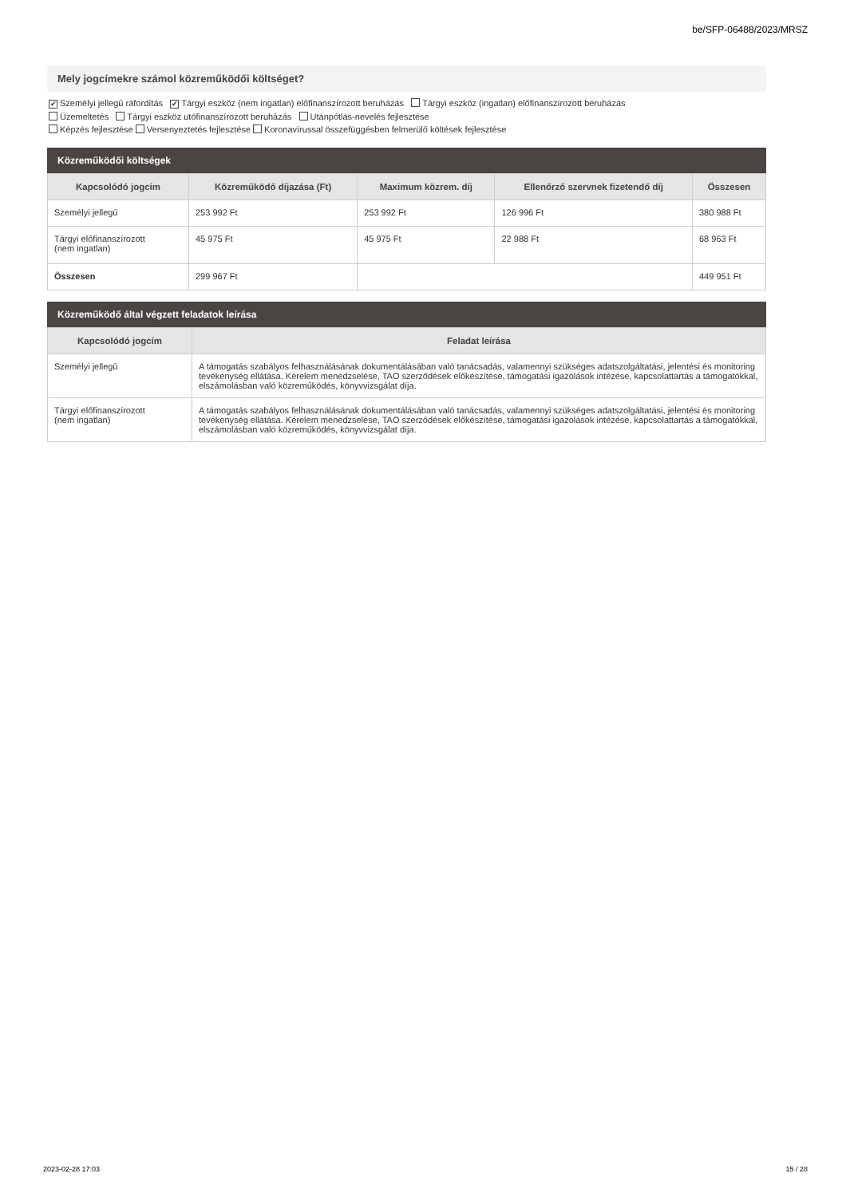be/SFP-06488/2023/MRSZ
Mely jogcímekre számol közreműködői költséget?
✔ Személyi jellegű ráfordítás ✔ Tárgyi eszköz (nem ingatlan) előfinanszírozott beruházás Tárgyi eszköz (ingatlan) előfinanszírozott beruházás
Üzemeltetés Tárgyi eszköz utófinanszírozott beruházás Utánpótlás-nevelés fejlesztése
Képzés fejlesztése Versenyeztetés fejlesztése Koronavírussal összefüggésben felmerülő költések fejlesztése
Közreműködői költségek
| Kapcsolódó jogcím | Közreműködő díjazása (Ft) | Maximum közrem. díj | Ellenőrző szervnek fizetendő díj | Összesen |
| --- | --- | --- | --- | --- |
| Személyi jellegű | 253 992 Ft | 253 992 Ft | 126 996 Ft | 380 988 Ft |
| Tárgyi előfinanszírozott (nem ingatlan) | 45 975 Ft | 45 975 Ft | 22 988 Ft | 68 963 Ft |
| Összesen | 299 967 Ft | | | 449 951 Ft |
Közreműködő által végzett feladatok leírása
| Kapcsolódó jogcím | Feladat leírása |
| --- | --- |
| Személyi jellegű | A támogatás szabályos felhasználásának dokumentálásában való tanácsadás, valamennyi szükséges adatszolgáltatási, jelentési és monitoring tevékenység ellátása. Kérelem menedzselése, TAO szerződések előkészítése, támogatási igazolások intézése, kapcsolattartás a támogatókkal, elszámolásban való közreműködés, könyvvizsgálat díja. |
| Tárgyi előfinanszírozott (nem ingatlan) | A támogatás szabályos felhasználásának dokumentálásában való tanácsadás, valamennyi szükséges adatszolgáltatási, jelentési és monitoring tevékenység ellátása. Kérelem menedzselése, TAO szerződések előkészítése, támogatási igazolások intézése, kapcsolattartás a támogatókkal, elszámolásban való közreműködés, könyvvizsgálat díja. |
2023-02-28 17:03 15 / 28